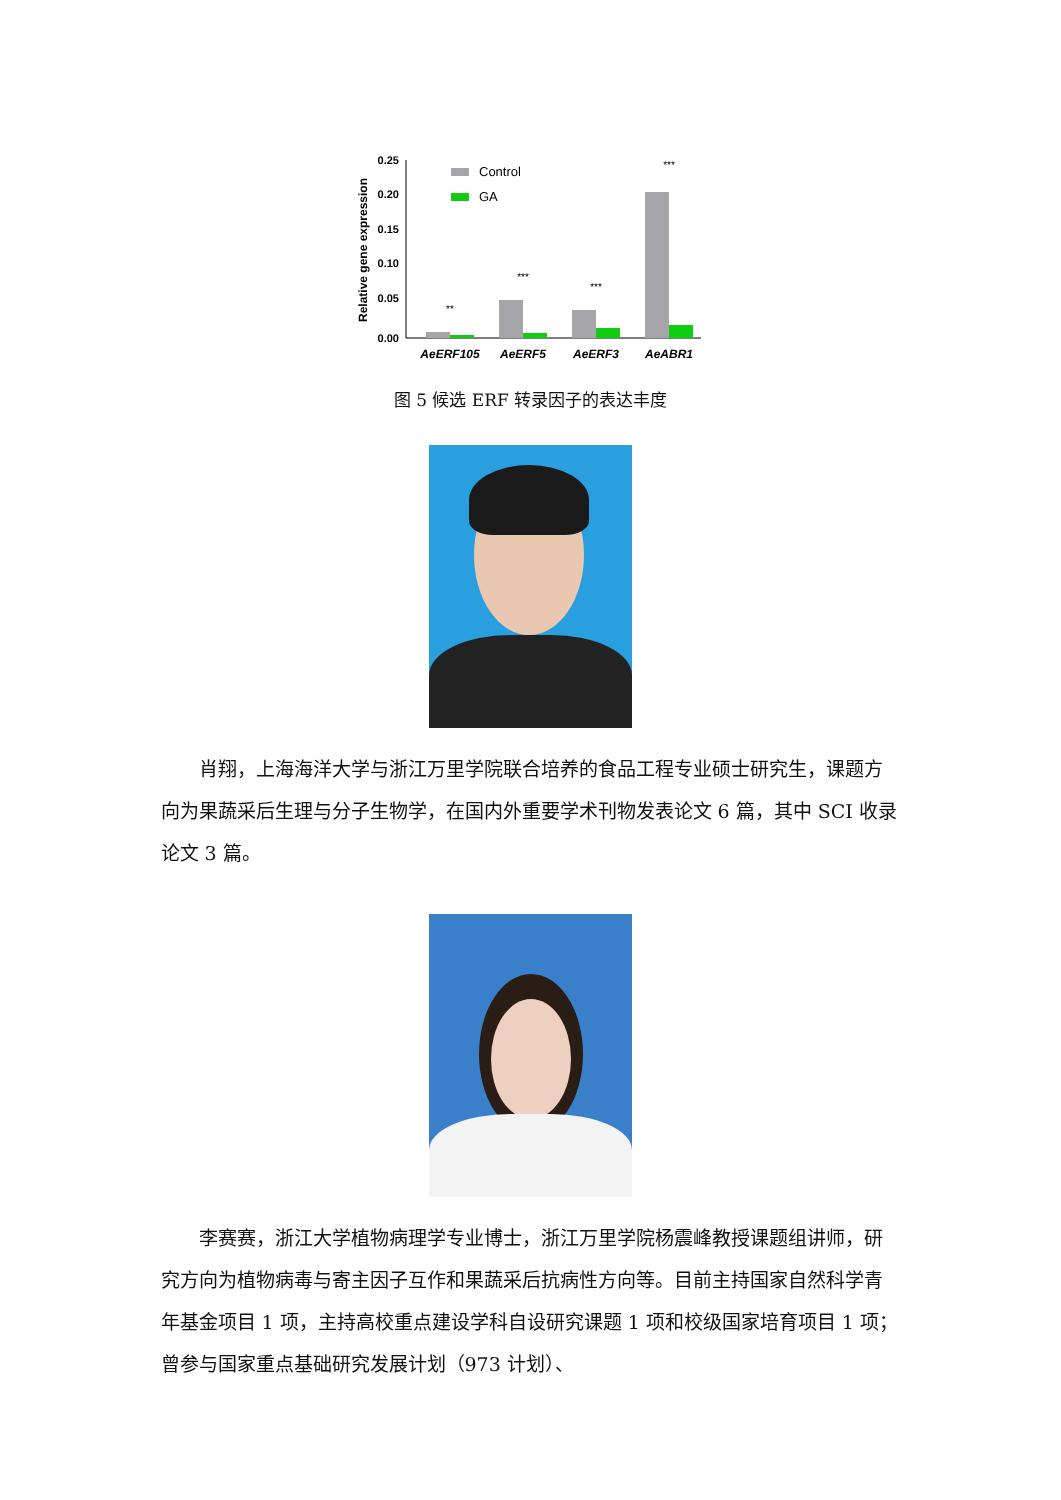Relative gene expression
0.25
0.20
0.15
0.10
0.05
0.00
Control
GA
**
***
***
***
AeERF105
AeERF5
AeERF3
AeABR1
图 5 候选 ERF 转录因子的表达丰度
肖翔，上海海洋大学与浙江万里学院联合培养的食品工程专业硕士研究生，课题方向为果蔬采后生理与分子生物学，在国内外重要学术刊物发表论文 6 篇，其中 SCI 收录论文 3 篇。
李赛赛，浙江大学植物病理学专业博士，浙江万里学院杨震峰教授课题组讲师，研究方向为植物病毒与寄主因子互作和果蔬采后抗病性方向等。目前主持国家自然科学青年基金项目 1 项，主持高校重点建设学科自设研究课题 1 项和校级国家培育项目 1 项；曾参与国家重点基础研究发展计划（973 计划）、